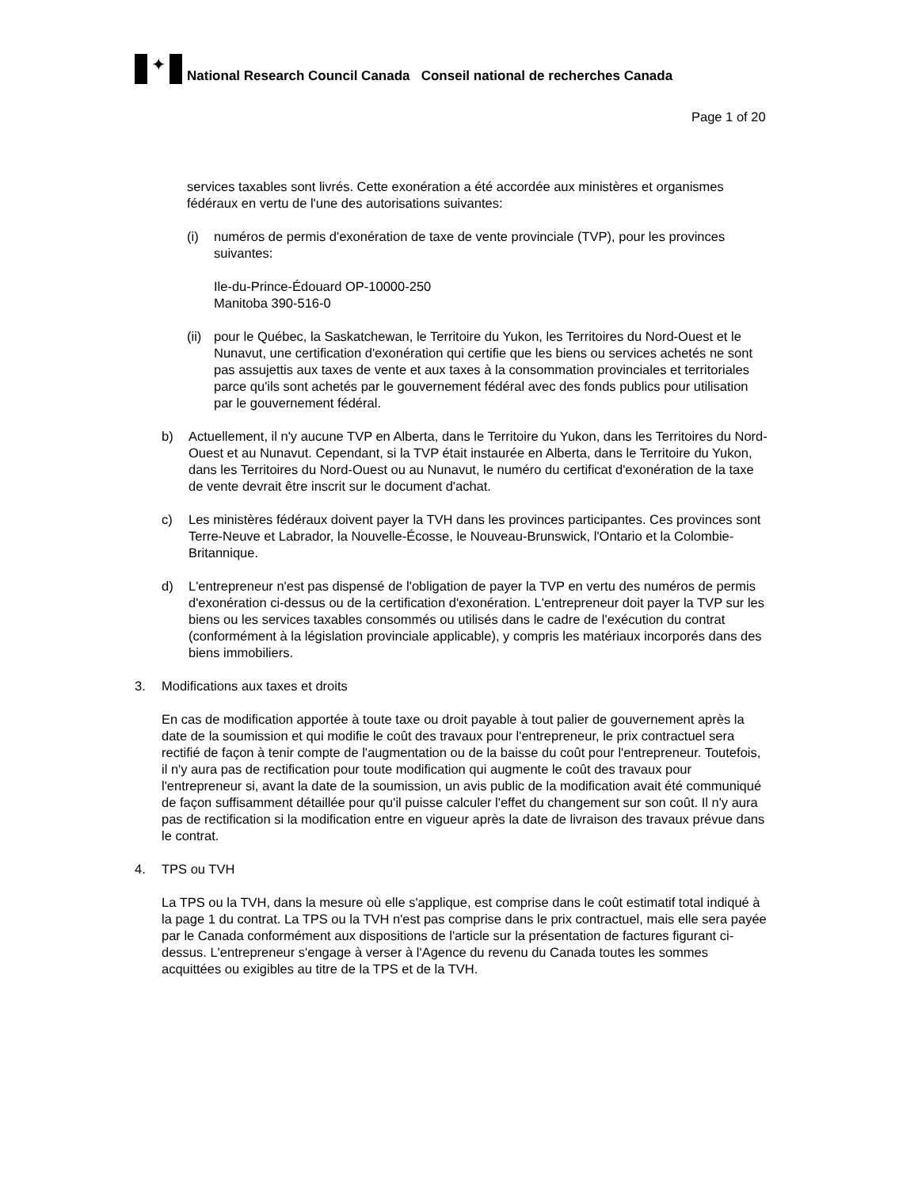✦
National Research Council Canada Conseil national de recherches Canada
Page 1 of 20
services taxables sont livrés. Cette exonération a été accordée aux ministères et organismes fédéraux en vertu de l'une des autorisations suivantes:
(i) numéros de permis d'exonération de taxe de vente provinciale (TVP), pour les provinces suivantes:
Ile-du-Prince-Édouard OP-10000-250
Manitoba 390-516-0
(ii) pour le Québec, la Saskatchewan, le Territoire du Yukon, les Territoires du Nord-Ouest et le Nunavut, une certification d'exonération qui certifie que les biens ou services achetés ne sont pas assujettis aux taxes de vente et aux taxes à la consommation provinciales et territoriales parce qu'ils sont achetés par le gouvernement fédéral avec des fonds publics pour utilisation par le gouvernement fédéral.
b) Actuellement, il n'y aucune TVP en Alberta, dans le Territoire du Yukon, dans les Territoires du Nord-Ouest et au Nunavut. Cependant, si la TVP était instaurée en Alberta, dans le Territoire du Yukon, dans les Territoires du Nord-Ouest ou au Nunavut, le numéro du certificat d'exonération de la taxe de vente devrait être inscrit sur le document d'achat.
c) Les ministères fédéraux doivent payer la TVH dans les provinces participantes. Ces provinces sont Terre-Neuve et Labrador, la Nouvelle-Écosse, le Nouveau-Brunswick, l'Ontario et la Colombie-Britannique.
d) L'entrepreneur n'est pas dispensé de l'obligation de payer la TVP en vertu des numéros de permis d'exonération ci-dessus ou de la certification d'exonération. L'entrepreneur doit payer la TVP sur les biens ou les services taxables consommés ou utilisés dans le cadre de l'exécution du contrat (conformément à la législation provinciale applicable), y compris les matériaux incorporés dans des biens immobiliers.
3. Modifications aux taxes et droits
En cas de modification apportée à toute taxe ou droit payable à tout palier de gouvernement après la date de la soumission et qui modifie le coût des travaux pour l'entrepreneur, le prix contractuel sera rectifié de façon à tenir compte de l'augmentation ou de la baisse du coût pour l'entrepreneur. Toutefois, il n'y aura pas de rectification pour toute modification qui augmente le coût des travaux pour l'entrepreneur si, avant la date de la soumission, un avis public de la modification avait été communiqué de façon suffisamment détaillée pour qu'il puisse calculer l'effet du changement sur son coût. Il n'y aura pas de rectification si la modification entre en vigueur après la date de livraison des travaux prévue dans le contrat.
4. TPS ou TVH
La TPS ou la TVH, dans la mesure où elle s'applique, est comprise dans le coût estimatif total indiqué à la page 1 du contrat. La TPS ou la TVH n'est pas comprise dans le prix contractuel, mais elle sera payée par le Canada conformément aux dispositions de l'article sur la présentation de factures figurant ci-dessus. L'entrepreneur s'engage à verser à l'Agence du revenu du Canada toutes les sommes acquittées ou exigibles au titre de la TPS et de la TVH.